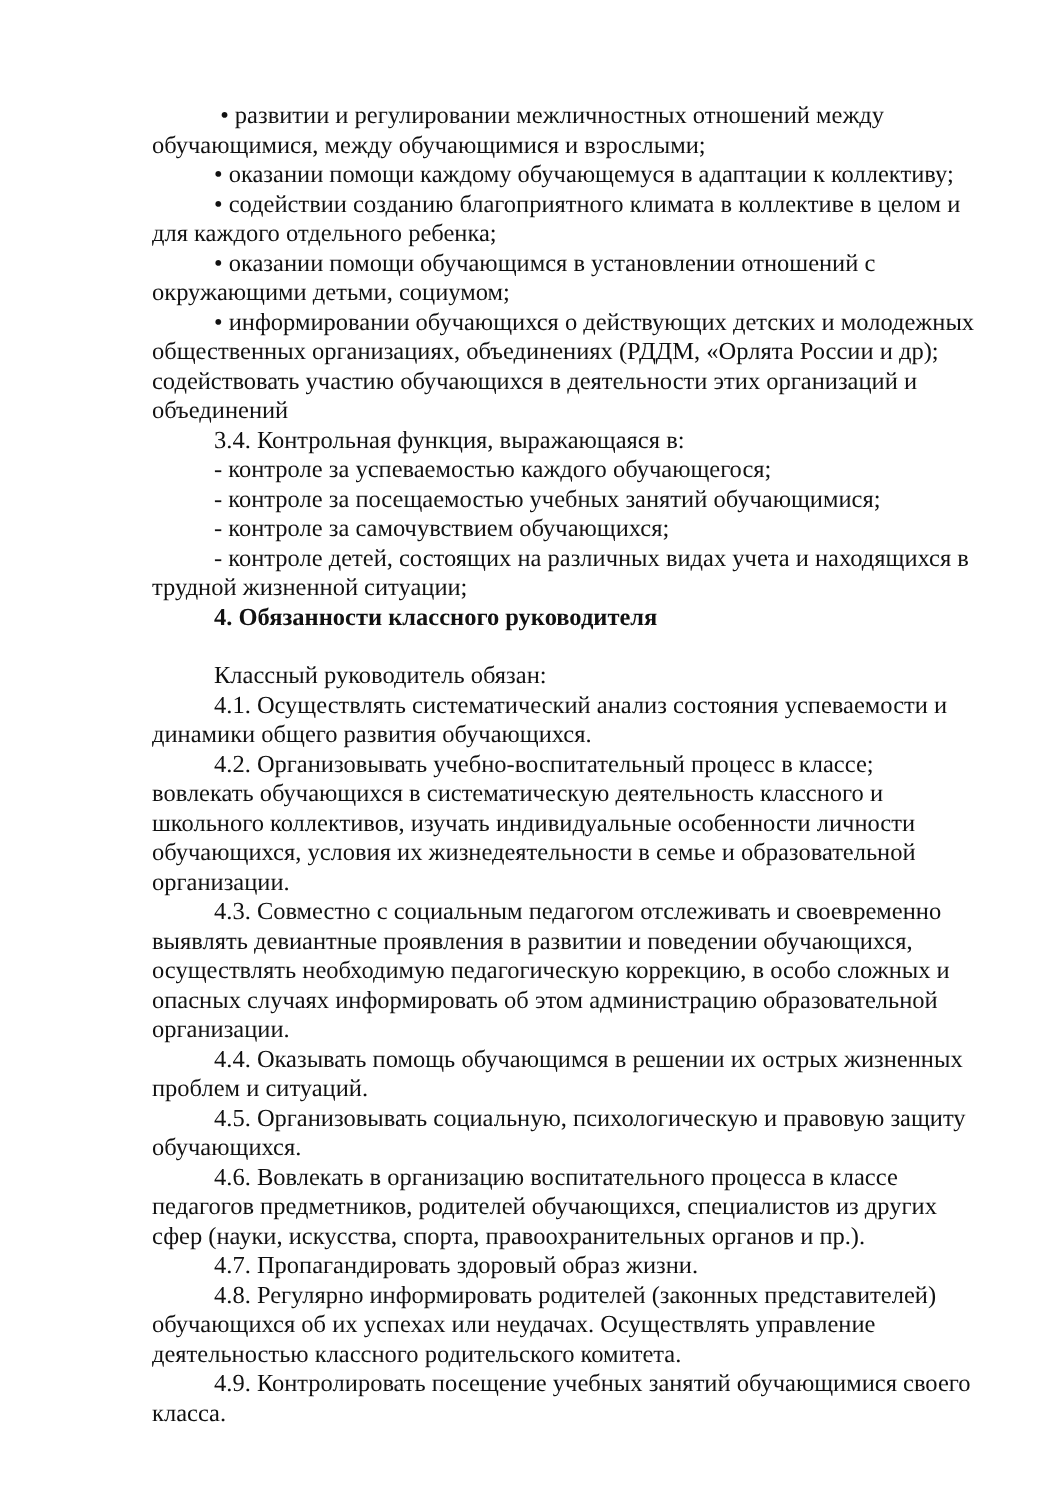• развитии и регулировании межличностных отношений между обучающимися, между обучающимися и взрослыми;
• оказании помощи каждому обучающемуся в адаптации к коллективу;
• содействии созданию благоприятного климата в коллективе в целом и для каждого отдельного ребенка;
• оказании помощи обучающимся в установлении отношений с окружающими детьми, социумом;
• информировании обучающихся о действующих детских и молодежных общественных организациях, объединениях (РДДМ, «Орлята России и др); содействовать участию обучающихся в деятельности этих организаций и объединений
3.4. Контрольная функция, выражающаяся в:
- контроле за успеваемостью каждого обучающегося;
- контроле за посещаемостью учебных занятий обучающимися;
- контроле за самочувствием обучающихся;
- контроле детей, состоящих на различных видах учета и находящихся в трудной жизненной ситуации;
4. Обязанности классного руководителя
Классный руководитель обязан:
4.1. Осуществлять систематический анализ состояния успеваемости и динамики общего развития обучающихся.
4.2. Организовывать учебно-воспитательный процесс в классе; вовлекать обучающихся в систематическую деятельность классного и школьного коллективов, изучать индивидуальные особенности личности обучающихся, условия их жизнедеятельности в семье и образовательной организации.
4.3. Совместно с социальным педагогом отслеживать и своевременно выявлять девиантные проявления в развитии и поведении обучающихся, осуществлять необходимую педагогическую коррекцию, в особо сложных и опасных случаях информировать об этом администрацию образовательной организации.
4.4. Оказывать помощь обучающимся в решении их острых жизненных проблем и ситуаций.
4.5. Организовывать социальную, психологическую и правовую защиту обучающихся.
4.6. Вовлекать в организацию воспитательного процесса в классе педагогов предметников, родителей обучающихся, специалистов из других сфер (науки, искусства, спорта, правоохранительных органов и пр.).
4.7. Пропагандировать здоровый образ жизни.
4.8. Регулярно информировать родителей (законных представителей) обучающихся об их успехах или неудачах. Осуществлять управление деятельностью классного родительского комитета.
4.9. Контролировать посещение учебных занятий обучающимися своего класса.